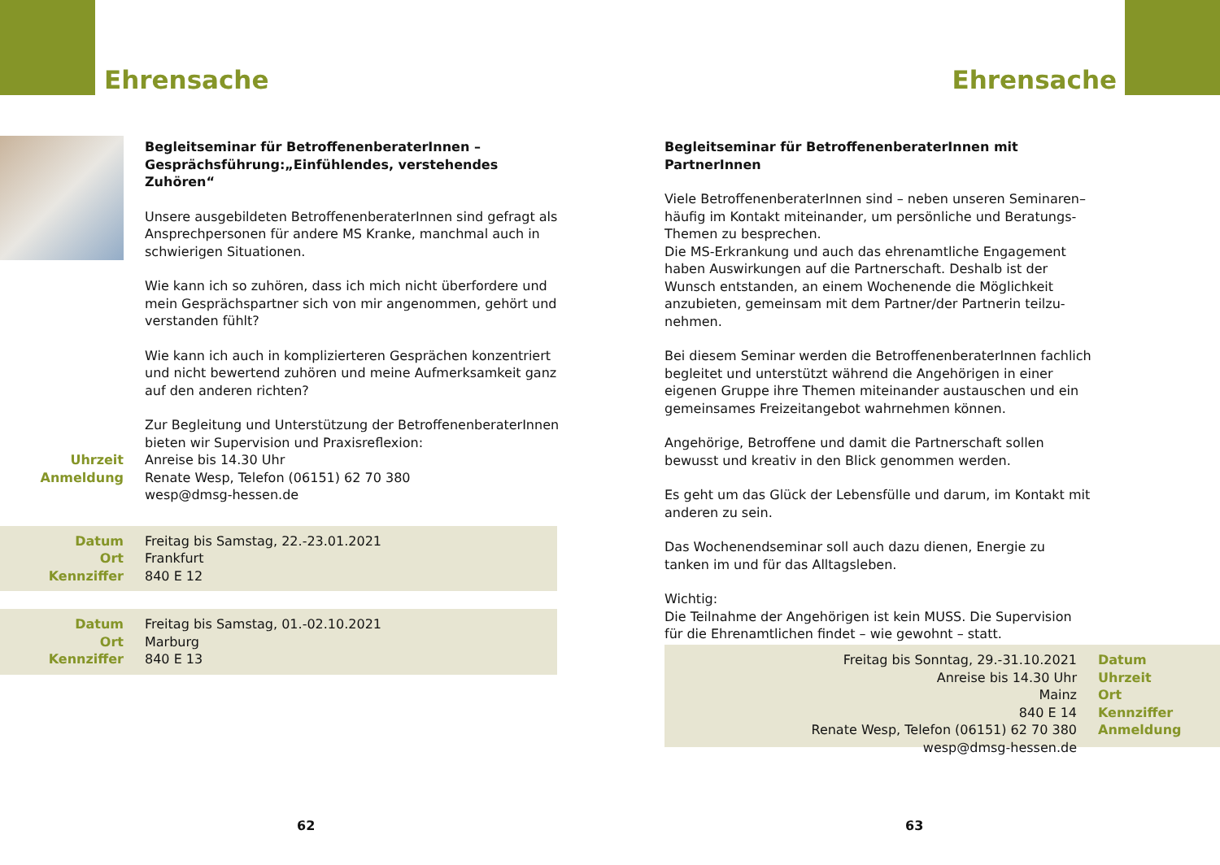Ehrensache
Begleitseminar für BetroffenenberaterInnen –
Gesprächsführung:„Einfühlendes, verstehendes Zuhören“
Unsere ausgebildeten BetroffenenberaterInnen sind gefragt als Ansprechpersonen für andere MS Kranke, manchmal auch in schwierigen Situationen.
Wie kann ich so zuhören, dass ich mich nicht überfordere und mein Gesprächspartner sich von mir angenommen, gehört und verstanden fühlt?
Wie kann ich auch in komplizierteren Gesprächen konzentriert und nicht bewertend zuhören und meine Aufmerksamkeit ganz auf den anderen richten?
Zur Begleitung und Unterstützung der BetroffenenberaterInnen bieten wir Supervision und Praxisreflexion:
Uhrzeit
Anmeldung
Anreise bis 14.30 Uhr
Renate Wesp, Telefon (06151) 62 70 380
wesp@dmsg-hessen.de
Datum
Ort
Kennziffer
Freitag bis Samstag, 22.-23.01.2021
Frankfurt
840 E 12
Datum
Ort
Kennziffer
Freitag bis Samstag, 01.-02.10.2021
Marburg
840 E 13
62
Ehrensache
Begleitseminar für BetroffenenberaterInnen mit PartnerInnen
Viele BetroffenenberaterInnen sind – neben unseren Seminaren– häufig im Kontakt miteinander, um persönliche und Beratungs-Themen zu besprechen.
Die MS-Erkrankung und auch das ehrenamtliche Engagement haben Auswirkungen auf die Partnerschaft. Deshalb ist der Wunsch entstanden, an einem Wochenende die Möglichkeit anzubieten, gemeinsam mit dem Partner/der Partnerin teilzu-nehmen.
Bei diesem Seminar werden die BetroffenenberaterInnen fachlich begleitet und unterstützt während die Angehörigen in einer eigenen Gruppe ihre Themen miteinander austauschen und ein gemeinsames Freizeitangebot wahrnehmen können.
Angehörige, Betroffene und damit die Partnerschaft sollen bewusst und kreativ in den Blick genommen werden.
Es geht um das Glück der Lebensfülle und darum, im Kontakt mit anderen zu sein.
Das Wochenendseminar soll auch dazu dienen, Energie zu tanken im und für das Alltagsleben.
Wichtig:
Die Teilnahme der Angehörigen ist kein MUSS. Die Supervision für die Ehrenamtlichen findet – wie gewohnt – statt.
Freitag bis Sonntag, 29.-31.10.2021
Anreise bis 14.30 Uhr
Mainz
840 E 14
Renate Wesp, Telefon (06151) 62 70 380
wesp@dmsg-hessen.de
Datum
Uhrzeit
Ort
Kennziffer
Anmeldung
63